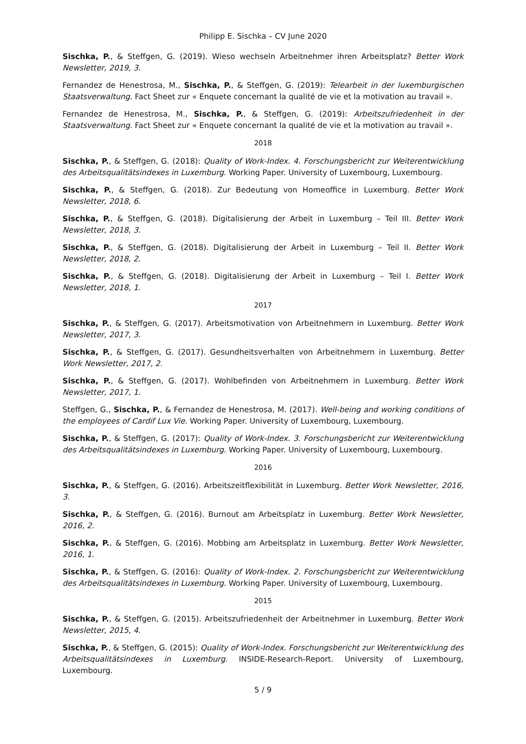Philipp E. Sischka – CV June 2020
Sischka, P., & Steffgen, G. (2019). Wieso wechseln Arbeitnehmer ihren Arbeitsplatz? Better Work Newsletter, 2019, 3.
Fernandez de Henestrosa, M., Sischka, P., & Steffgen, G. (2019): Telearbeit in der luxemburgischen Staatsverwaltung. Fact Sheet zur « Enquete concernant la qualité de vie et la motivation au travail ».
Fernandez de Henestrosa, M., Sischka, P., & Steffgen, G. (2019): Arbeitszufriedenheit in der Staatsverwaltung. Fact Sheet zur « Enquete concernant la qualité de vie et la motivation au travail ».
2018
Sischka, P., & Steffgen, G. (2018): Quality of Work-Index. 4. Forschungsbericht zur Weiterentwicklung des Arbeitsqualitätsindexes in Luxemburg. Working Paper. University of Luxembourg, Luxembourg.
Sischka, P., & Steffgen, G. (2018). Zur Bedeutung von Homeoffice in Luxemburg. Better Work Newsletter, 2018, 6.
Sischka, P., & Steffgen, G. (2018). Digitalisierung der Arbeit in Luxemburg – Teil III. Better Work Newsletter, 2018, 3.
Sischka, P., & Steffgen, G. (2018). Digitalisierung der Arbeit in Luxemburg – Teil II. Better Work Newsletter, 2018, 2.
Sischka, P., & Steffgen, G. (2018). Digitalisierung der Arbeit in Luxemburg – Teil I. Better Work Newsletter, 2018, 1.
2017
Sischka, P., & Steffgen, G. (2017). Arbeitsmotivation von Arbeitnehmern in Luxemburg. Better Work Newsletter, 2017, 3.
Sischka, P., & Steffgen, G. (2017). Gesundheitsverhalten von Arbeitnehmern in Luxemburg. Better Work Newsletter, 2017, 2.
Sischka, P., & Steffgen, G. (2017). Wohlbefinden von Arbeitnehmern in Luxemburg. Better Work Newsletter, 2017, 1.
Steffgen, G., Sischka, P., & Fernandez de Henestrosa, M. (2017). Well-being and working conditions of the employees of Cardif Lux Vie. Working Paper. University of Luxembourg, Luxembourg.
Sischka, P., & Steffgen, G. (2017): Quality of Work-Index. 3. Forschungsbericht zur Weiterentwicklung des Arbeitsqualitätsindexes in Luxemburg. Working Paper. University of Luxembourg, Luxembourg.
2016
Sischka, P., & Steffgen, G. (2016). Arbeitszeitflexibilität in Luxemburg. Better Work Newsletter, 2016, 3.
Sischka, P., & Steffgen, G. (2016). Burnout am Arbeitsplatz in Luxemburg. Better Work Newsletter, 2016, 2.
Sischka, P., & Steffgen, G. (2016). Mobbing am Arbeitsplatz in Luxemburg. Better Work Newsletter, 2016, 1.
Sischka, P., & Steffgen, G. (2016): Quality of Work-Index. 2. Forschungsbericht zur Weiterentwicklung des Arbeitsqualitätsindexes in Luxemburg. Working Paper. University of Luxembourg, Luxembourg.
2015
Sischka, P., & Steffgen, G. (2015). Arbeitszufriedenheit der Arbeitnehmer in Luxemburg. Better Work Newsletter, 2015, 4.
Sischka, P., & Steffgen, G. (2015): Quality of Work-Index. Forschungsbericht zur Weiterentwicklung des Arbeitsqualitätsindexes in Luxemburg. INSIDE-Research-Report. University of Luxembourg, Luxembourg.
5 / 9